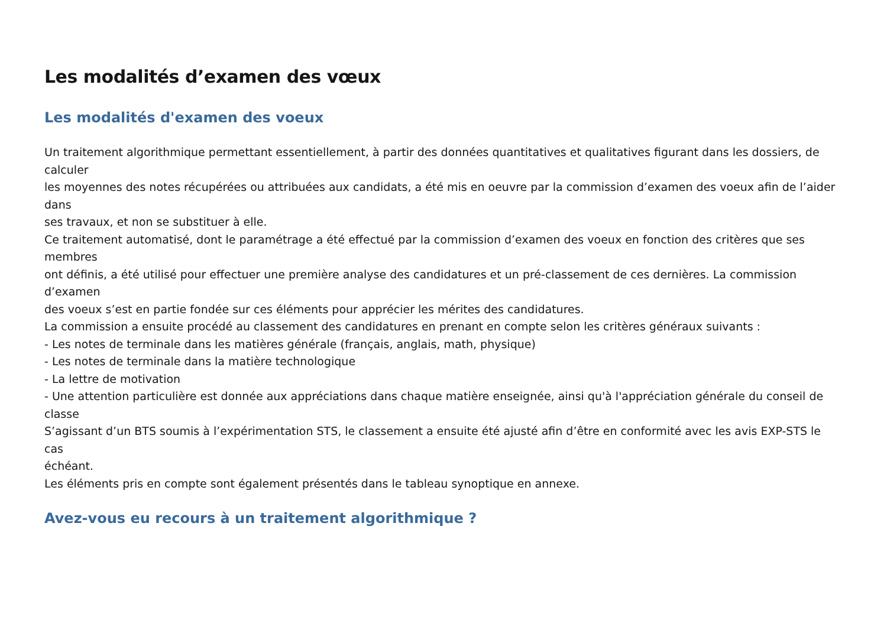Les modalités d’examen des vœux
Les modalités d'examen des voeux
Un traitement algorithmique permettant essentiellement, à partir des données quantitatives et qualitatives figurant dans les dossiers, de calculer
les moyennes des notes récupérées ou attribuées aux candidats, a été mis en oeuvre par la commission d’examen des voeux afin de l’aider
dans
ses travaux, et non se substituer à elle.
Ce traitement automatisé, dont le paramétrage a été effectué par la commission d’examen des voeux en fonction des critères que ses membres
ont définis, a été utilisé pour effectuer une première analyse des candidatures et un pré-classement de ces dernières. La commission d’examen
des voeux s’est en partie fondée sur ces éléments pour apprécier les mérites des candidatures.
La commission a ensuite procédé au classement des candidatures en prenant en compte selon les critères généraux suivants :
- Les notes de terminale dans les matières générale (français, anglais, math, physique)
- Les notes de terminale dans la matière technologique
- La lettre de motivation
- Une attention particulière est donnée aux appréciations dans chaque matière enseignée, ainsi qu'à l'appréciation générale du conseil de
classe
S’agissant d’un BTS soumis à l’expérimentation STS, le classement a ensuite été ajusté afin d’être en conformité avec les avis EXP-STS le cas
échéant.
Les éléments pris en compte sont également présentés dans le tableau synoptique en annexe.
Avez-vous eu recours à un traitement algorithmique ?